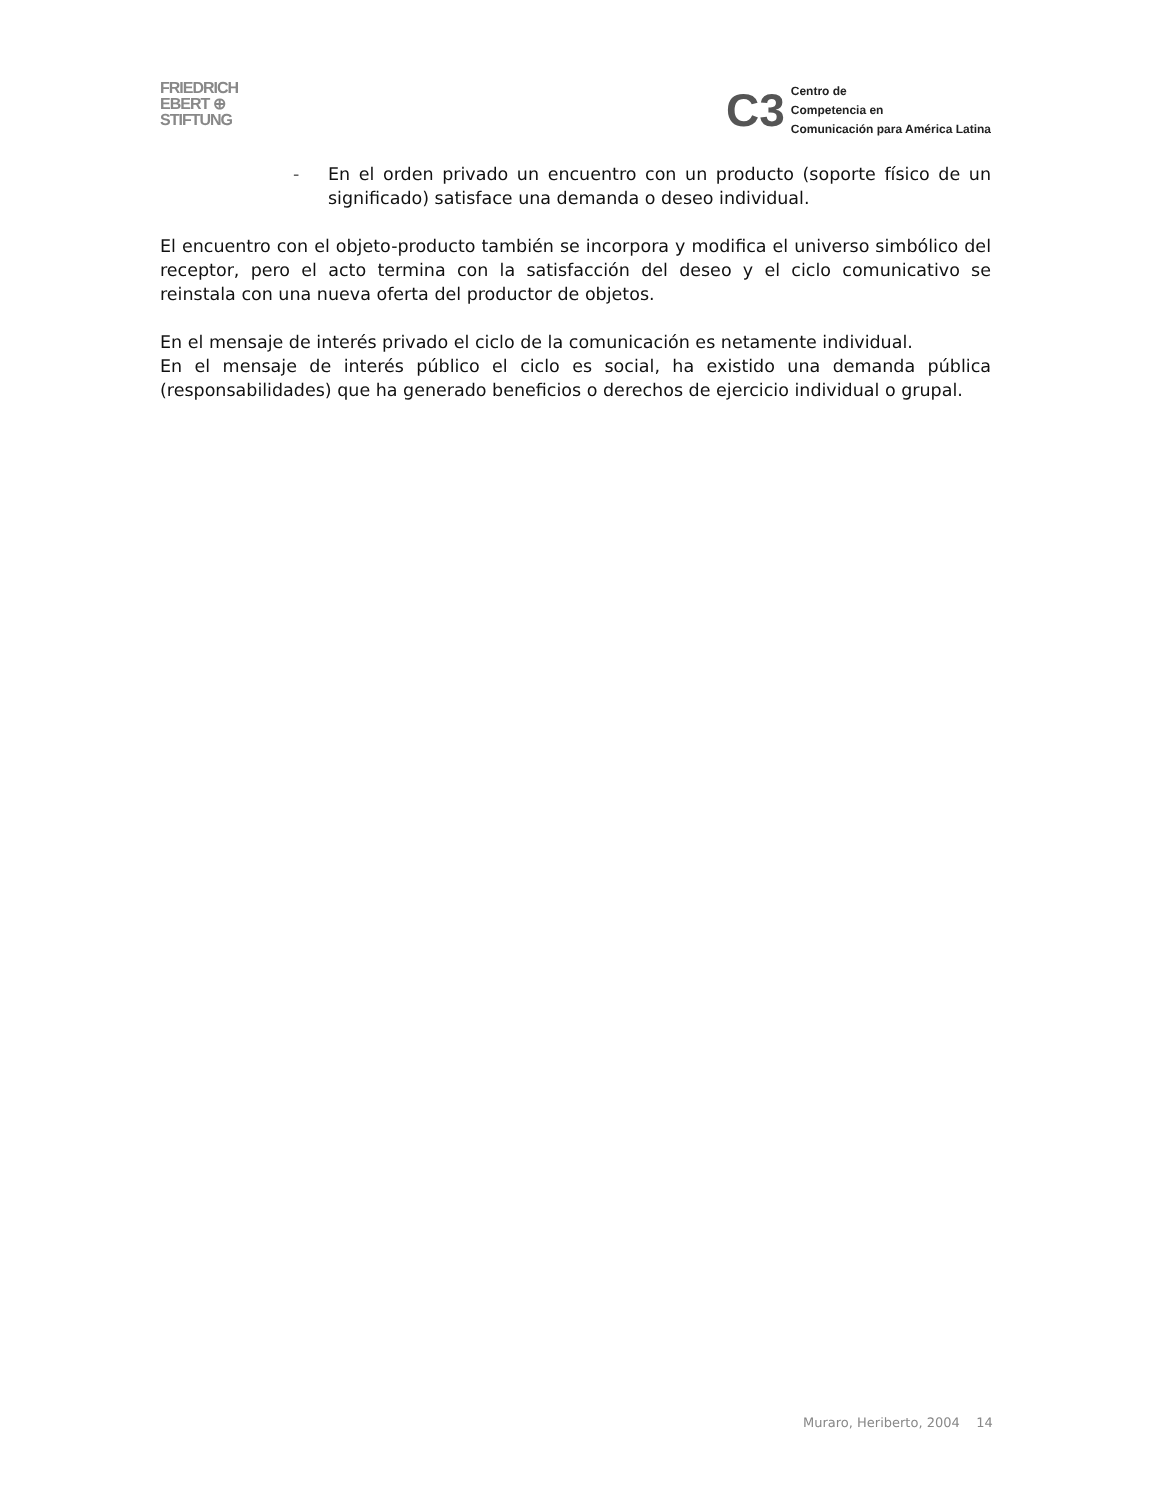FRIEDRICH
EBERT ⊕
STIFTUNG
C3
Centro de
Competencia en
Comunicación para América Latina
- En el orden privado un encuentro con un producto (soporte físico de un significado) satisface una demanda o deseo individual.
El encuentro con el objeto-producto también se incorpora y modifica el universo simbólico del receptor, pero el acto termina con la satisfacción del deseo y el ciclo comunicativo se reinstala con una nueva oferta del productor de objetos.
En el mensaje de interés privado el ciclo de la comunicación es netamente individual.
En el mensaje de interés público el ciclo es social, ha existido una demanda pública (responsabilidades) que ha generado beneficios o derechos de ejercicio individual o grupal.
Muraro, Heriberto, 2004 14